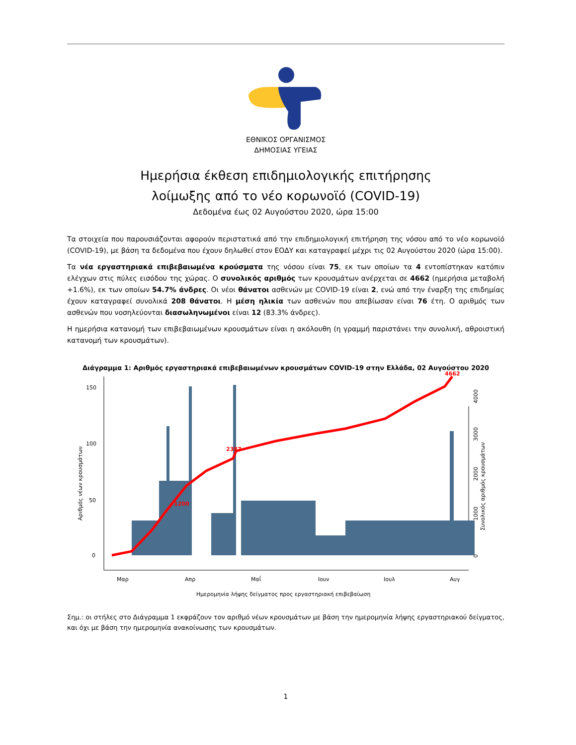ΕΘΝΙΚΟΣ ΟΡΓΑΝΙΣΜΟΣ
ΔΗΜΟΣΙΑΣ ΥΓΕΙΑΣ
Ημερήσια έκθεση επιδημιολογικής επιτήρησης
λοίμωξης από το νέο κορωνοϊό (COVID-19)
Δεδομένα έως 02 Αυγούστου 2020, ώρα 15:00
Τα στοιχεία που παρουσιάζονται αφορούν περιστατικά από την επιδημιολογική επιτήρηση της νόσου από το νέο κορωνοϊό (COVID-19), με βάση τα δεδομένα που έχουν δηλωθεί στον ΕΟΔΥ και καταγραφεί μέχρι τις 02 Αυγούστου 2020 (ώρα 15:00).
Τα νέα εργαστηριακά επιβεβαιωμένα κρούσματα της νόσου είναι 75, εκ των οποίων τα 4 εντοπίστηκαν κατόπιν ελέγχων στις πύλες εισόδου της χώρας. Ο συνολικός αριθμός των κρουσμάτων ανέρχεται σε 4662 (ημερήσια μεταβολή +1.6%), εκ των οποίων 54.7% άνδρες. Οι νέοι θάνατοι ασθενών με COVID-19 είναι 2, ενώ από την έναρξη της επιδημίας έχουν καταγραφεί συνολικά 208 θάνατοι. Η μέση ηλικία των ασθενών που απεβίωσαν είναι 76 έτη. Ο αριθμός των ασθενών που νοσηλεύονται διασωληνωμένοι είναι 12 (83.3% άνδρες).
Η ημερήσια κατανομή των επιβεβαιωμένων κρουσμάτων είναι η ακόλουθη (η γραμμή παριστάνει την συνολική, αθροιστική κατανομή των κρουσμάτων).
Διάγραμμα 1: Αριθμός εργαστηριακά επιβεβαιωμένων κρουσμάτων COVID-19 στην Ελλάδα, 02 Αυγούστου 2020
0
50
100
150
Αριθμός νέων κρουσμάτων
Συνολικός αριθμός κρουσμάτων
0
1000
2000
3000
4000
2387
1200
4662
Μαρ
Απρ
Μαΐ
Ιουν
Ιουλ
Αυγ
Ημερομηνία λήψης δείγματος προς εργαστηριακή επιβεβαίωση
Σημ.: οι στήλες στο Διάγραμμα 1 εκφράζουν τον αριθμό νέων κρουσμάτων με βάση την ημερομηνία λήψης εργαστηριακού δείγματος, και όχι με βάση την ημερομηνία ανακοίνωσης των κρουσμάτων.
1